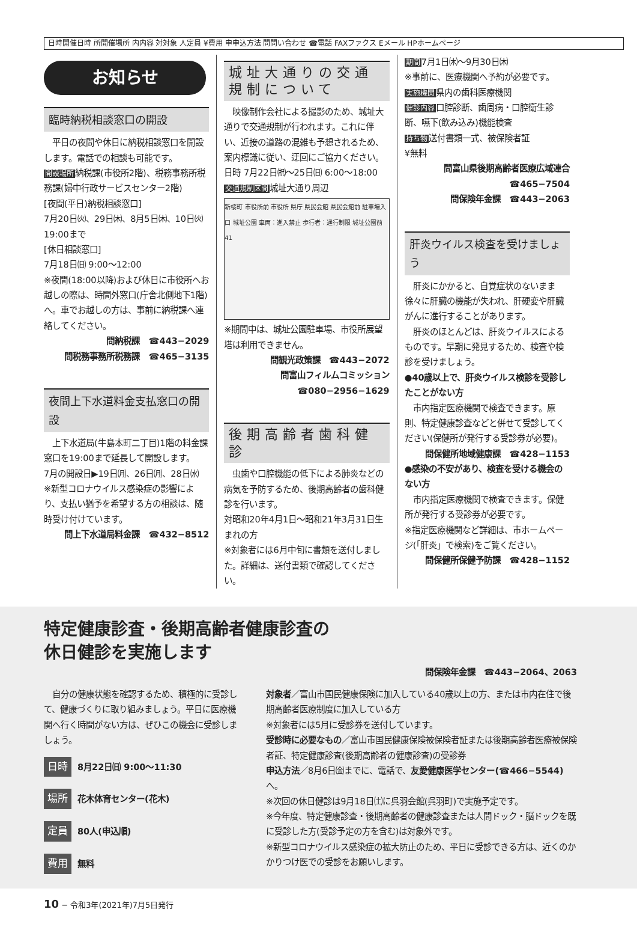日時開催日時 所開催場所 内内容 対対象 人定員 ¥費用 申申込方法 問問い合わせ ☎電話 FAXファクス Eメール HPホームページ
お知らせ
臨時納税相談窓口の開設
　平日の夜間や休日に納税相談窓口を開設します。電話での相談も可能です。
開設場所納税課(市役所2階)、税務事務所税務課(婦中行政サービスセンター2階)
[夜間(平日)納税相談窓口]
7月20日㈫、29日㈭、8月5日㈭、10日㈫ 19:00まで
[休日相談窓口]
7月18日㈰ 9:00〜12:00
※夜間(18:00以降)および休日に市役所へお越しの際は、時間外窓口(庁舎北側地下1階)へ。車でお越しの方は、事前に納税課へ連絡してください。
問納税課　☎443−2029
問税務事務所税務課　☎465−3135
夜間上下水道料金支払窓口の開設
　上下水道局(牛島本町二丁目)1階の料金課窓口を19:00まで延長して開設します。
7月の開設日▶19日㈪、26日㈪、28日㈬
※新型コロナウイルス感染症の影響により、支払い猶予を希望する方の相談は、随時受け付けています。
問上下水道局料金課　☎432−8512
城址大通りの交通規制について
　映像制作会社による撮影のため、城址大通りで交通規制が行われます。これに伴い、近接の道路の混雑も予想されるため、案内標識に従い、迂回にご協力ください。
日時 7月22日㈷〜25日㈰ 6:00〜18:00
交通規制区間城址大通り周辺
新桜町 市役所前 市役所 県庁 県民会館 県民会館前 駐車場入口 城址公園 車両：進入禁止 歩行者：通行制限 城址公園前 41
※期間中は、城址公園駐車場、市役所展望塔は利用できません。
問観光政策課　☎443−2072
問富山フィルムコミッション
☎080−2956−1629
後期高齢者歯科健診
　虫歯や口腔機能の低下による肺炎などの病気を予防するため、後期高齢者の歯科健診を行います。
対昭和20年4月1日〜昭和21年3月31日生まれの方
※対象者には6月中旬に書類を送付しました。詳細は、送付書類で確認してください。
期間7月1日㈭〜9月30日㈭
※事前に、医療機関へ予約が必要です。
実施機関県内の歯科医療機関
健診内容口腔診断、歯周病・口腔衛生診断、嚥下(飲み込み)機能検査
持ち物送付書類一式、被保険者証
¥無料
問富山県後期高齢者医療広域連合
☎465−7504
問保険年金課　☎443−2063
肝炎ウイルス検査を受けましょう
　肝炎にかかると、自覚症状のないまま徐々に肝臓の機能が失われ、肝硬変や肝臓がんに進行することがあります。
　肝炎のほとんどは、肝炎ウイルスによるものです。早期に発見するため、検査や検診を受けましょう。
●40歳以上で、肝炎ウイルス検診を受診したことがない方
　市内指定医療機関で検査できます。原則、特定健康診査などと併せて受診してください(保健所が発行する受診券が必要)。
問保健所地域健康課　☎428−1153
●感染の不安があり、検査を受ける機会のない方
　市内指定医療機関で検査できます。保健所が発行する受診券が必要です。
※指定医療機関など詳細は、市ホームページ(「肝炎」で検索)をご覧ください。
問保健所保健予防課　☎428−1152
特定健康診査・後期高齢者健康診査の
休日健診を実施します
問保険年金課　☎443−2064、2063
　自分の健康状態を確認するため、積極的に受診して、健康づくりに取り組みましょう。平日に医療機関へ行く時間がない方は、ぜひこの機会に受診しましょう。
日時 8月22日㈰ 9:00〜11:30
場所 花木体育センター(花木)
定員 80人(申込順)
費用 無料
対象者／富山市国民健康保険に加入している40歳以上の方、または市内在住で後期高齢者医療制度に加入している方
※対象者には5月に受診券を送付しています。
受診時に必要なもの／富山市国民健康保険被保険者証または後期高齢者医療被保険者証、特定健康診査(後期高齢者の健康診査)の受診券
申込方法／8月6日㈮までに、電話で、友愛健康医学センター(☎466−5544) へ。
※次回の休日健診は9月18日㈯に呉羽会館(呉羽町)で実施予定です。
※今年度、特定健康診査・後期高齢者の健康診査または人間ドック・脳ドックを既に受診した方(受診予定の方を含む)は対象外です。
※新型コロナウイルス感染症の拡大防止のため、平日に受診できる方は、近くのかかりつけ医での受診をお願いします。
10 − 令和3年(2021年)7月5日発行